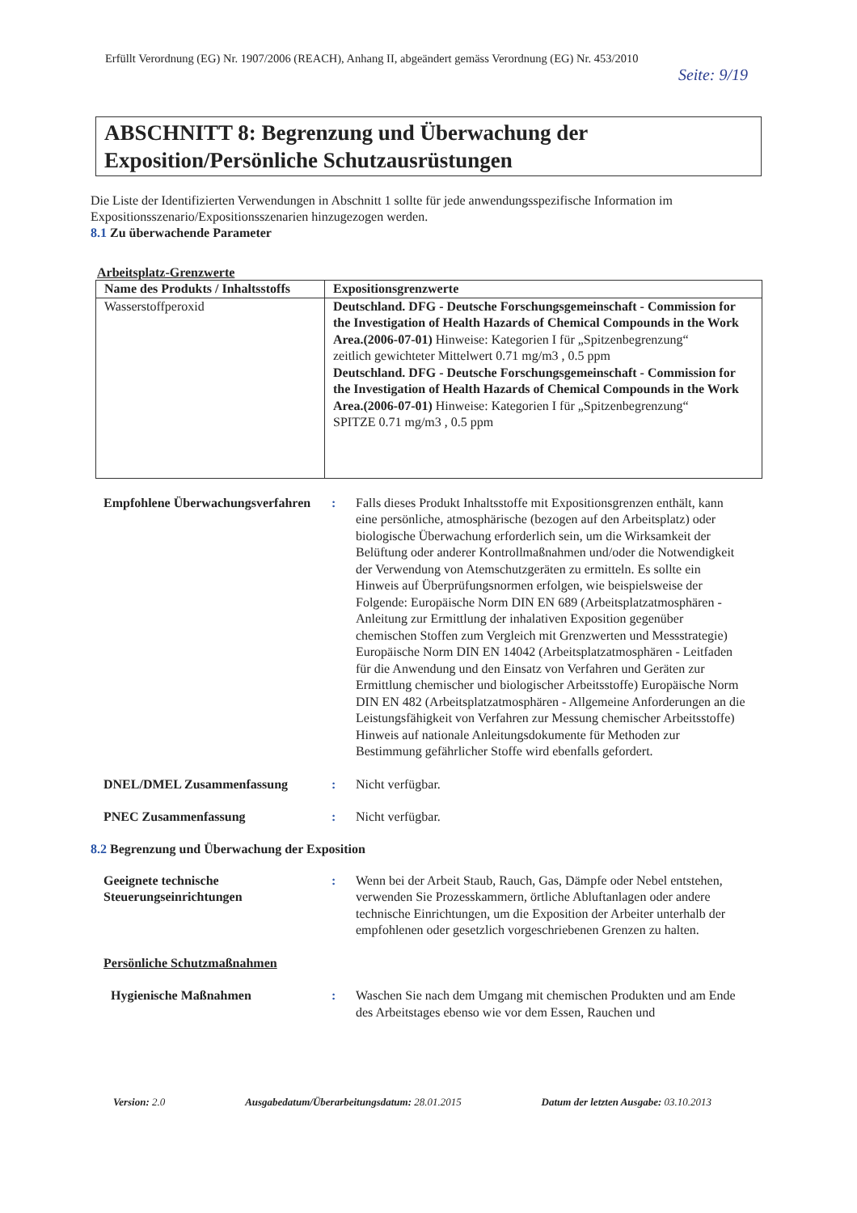Erfüllt Verordnung (EG) Nr. 1907/2006 (REACH), Anhang II, abgeändert gemäss Verordnung (EG) Nr. 453/2010
Seite: 9/19
ABSCHNITT 8: Begrenzung und Überwachung der Exposition/Persönliche Schutzausrüstungen
Die Liste der Identifizierten Verwendungen in Abschnitt 1 sollte für jede anwendungsspezifische Information im Expositionsszenario/Expositionsszenarien hinzugezogen werden.
8.1 Zu überwachende Parameter
Arbeitsplatz-Grenzwerte
| Name des Produkts / Inhaltsstoffs | Expositionsgrenzwerte |
| --- | --- |
| Wasserstoffperoxid | Deutschland. DFG - Deutsche Forschungsgemeinschaft - Commission for the Investigation of Health Hazards of Chemical Compounds in the Work Area.(2006-07-01) Hinweise: Kategorien I für „Spitzenbegrenzung“ zeitlich gewichteter Mittelwert 0.71 mg/m3 , 0.5 ppm Deutschland. DFG - Deutsche Forschungsgemeinschaft - Commission for the Investigation of Health Hazards of Chemical Compounds in the Work Area.(2006-07-01) Hinweise: Kategorien I für „Spitzenbegrenzung“ SPITZE 0.71 mg/m3 , 0.5 ppm |
| Empfohlene Überwachungsverfahren | : | Falls dieses Produkt Inhaltsstoffe mit Expositionsgrenzen enthält, kann eine persönliche, atmosphärische (bezogen auf den Arbeitsplatz) oder biologische Überwachung erforderlich sein, um die Wirksamkeit der Belüftung oder anderer Kontrollmaßnahmen und/oder die Notwendigkeit der Verwendung von Atemschutzgeräten zu ermitteln. Es sollte ein Hinweis auf Überprüfungsnormen erfolgen, wie beispielsweise der Folgende: Europäische Norm DIN EN 689 (Arbeitsplatzatmosphären - Anleitung zur Ermittlung der inhalativen Exposition gegenüber chemischen Stoffen zum Vergleich mit Grenzwerten und Messstrategie) Europäische Norm DIN EN 14042 (Arbeitsplatzatmosphären - Leitfaden für die Anwendung und den Einsatz von Verfahren und Geräten zur Ermittlung chemischer und biologischer Arbeitsstoffe) Europäische Norm DIN EN 482 (Arbeitsplatzatmosphären - Allgemeine Anforderungen an die Leistungsfähigkeit von Verfahren zur Messung chemischer Arbeitsstoffe) Hinweis auf nationale Anleitungsdokumente für Methoden zur Bestimmung gefährlicher Stoffe wird ebenfalls gefordert. |
| DNEL/DMEL Zusammenfassung | : | Nicht verfügbar. |
| PNEC Zusammenfassung | : | Nicht verfügbar. |
8.2 Begrenzung und Überwachung der Exposition
| Geeignete technische Steuerungseinrichtungen | : | Wenn bei der Arbeit Staub, Rauch, Gas, Dämpfe oder Nebel entstehen, verwenden Sie Prozesskammern, örtliche Abluftanlagen oder andere technische Einrichtungen, um die Exposition der Arbeiter unterhalb der empfohlenen oder gesetzlich vorgeschriebenen Grenzen zu halten. |
| Persönliche Schutzmaßnahmen | | |
| Hygienische Maßnahmen | : | Waschen Sie nach dem Umgang mit chemischen Produkten und am Ende des Arbeitstages ebenso wie vor dem Essen, Rauchen und |
Version: 2.0 Ausgabedatum/Überarbeitungsdatum: 28.01.2015 Datum der letzten Ausgabe: 03.10.2013